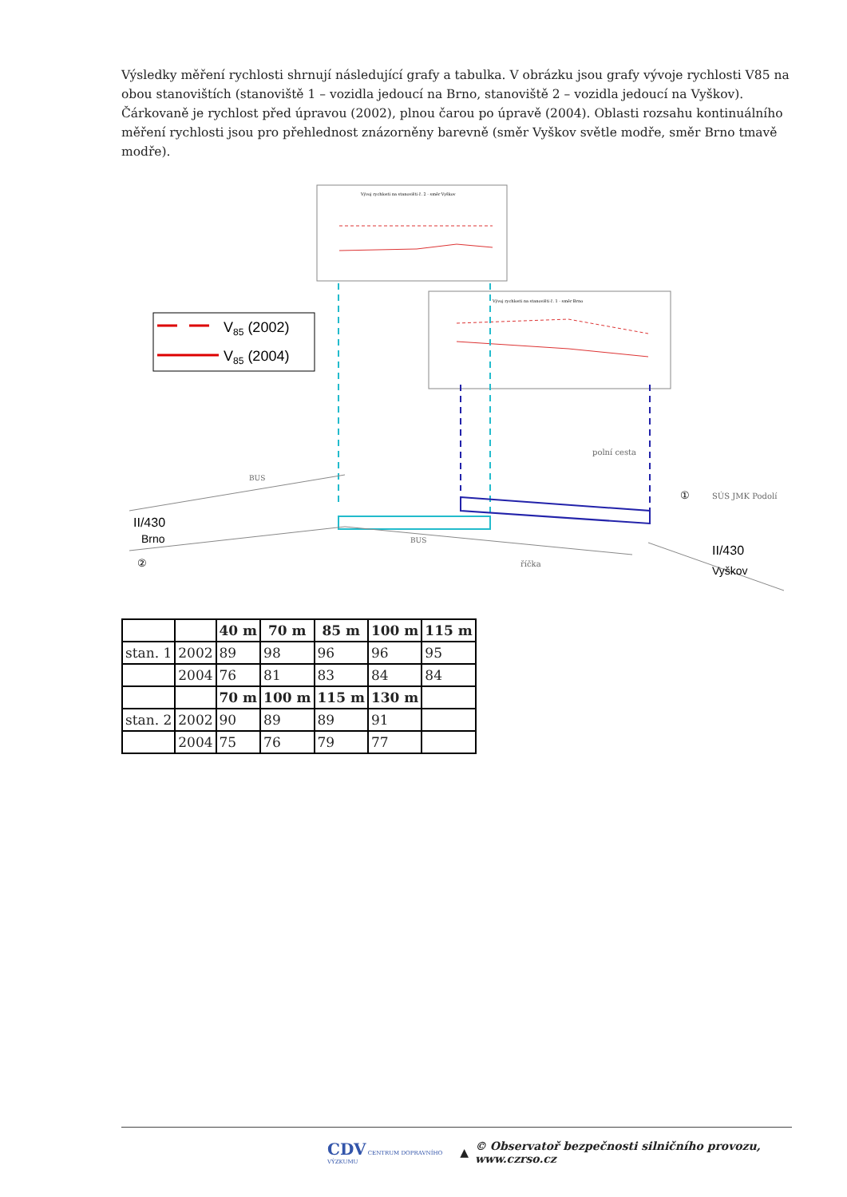Výsledky měření rychlosti shrnují následující grafy a tabulka. V obrázku jsou grafy vývoje rychlosti V85 na obou stanovištích (stanoviště 1 – vozidla jedoucí na Brno, stanoviště 2 – vozidla jedoucí na Vyškov). Čárkovaně je rychlost před úpravou (2002), plnou čarou po úpravě (2004). Oblasti rozsahu kontinuálního měření rychlosti jsou pro přehlednost znázorněny barevně (směr Vyškov světle modře, směr Brno tmavě modře).
Vývoj rychlosti na stanovišti č. 2 - směr Vyškov
Vývoj rychlosti na stanovišti č. 1 - směr Brno
V85 (2002)
V85 (2004)
II/430
Brno
II/430
Vyškov
BUS
BUS
SÚS JMK Podolí
polní cesta
říčka
①
②
| | | 40 m | 70 m | 85 m | 100 m | 115 m |
| --- | --- | --- | --- | --- | --- | --- |
| stan. 1 | 2002 | 89 | 98 | 96 | 96 | 95 |
| | 2004 | 76 | 81 | 83 | 84 | 84 |
| | | 70 m | 100 m | 115 m | 130 m | |
| stan. 2 | 2002 | 90 | 89 | 89 | 91 | |
| | 2004 | 75 | 76 | 79 | 77 | |
CDV CENTRUM DOPRAVNÍHO VÝZKUMU ▲ © Observatoř bezpečnosti silničního provozu, www.czrso.cz